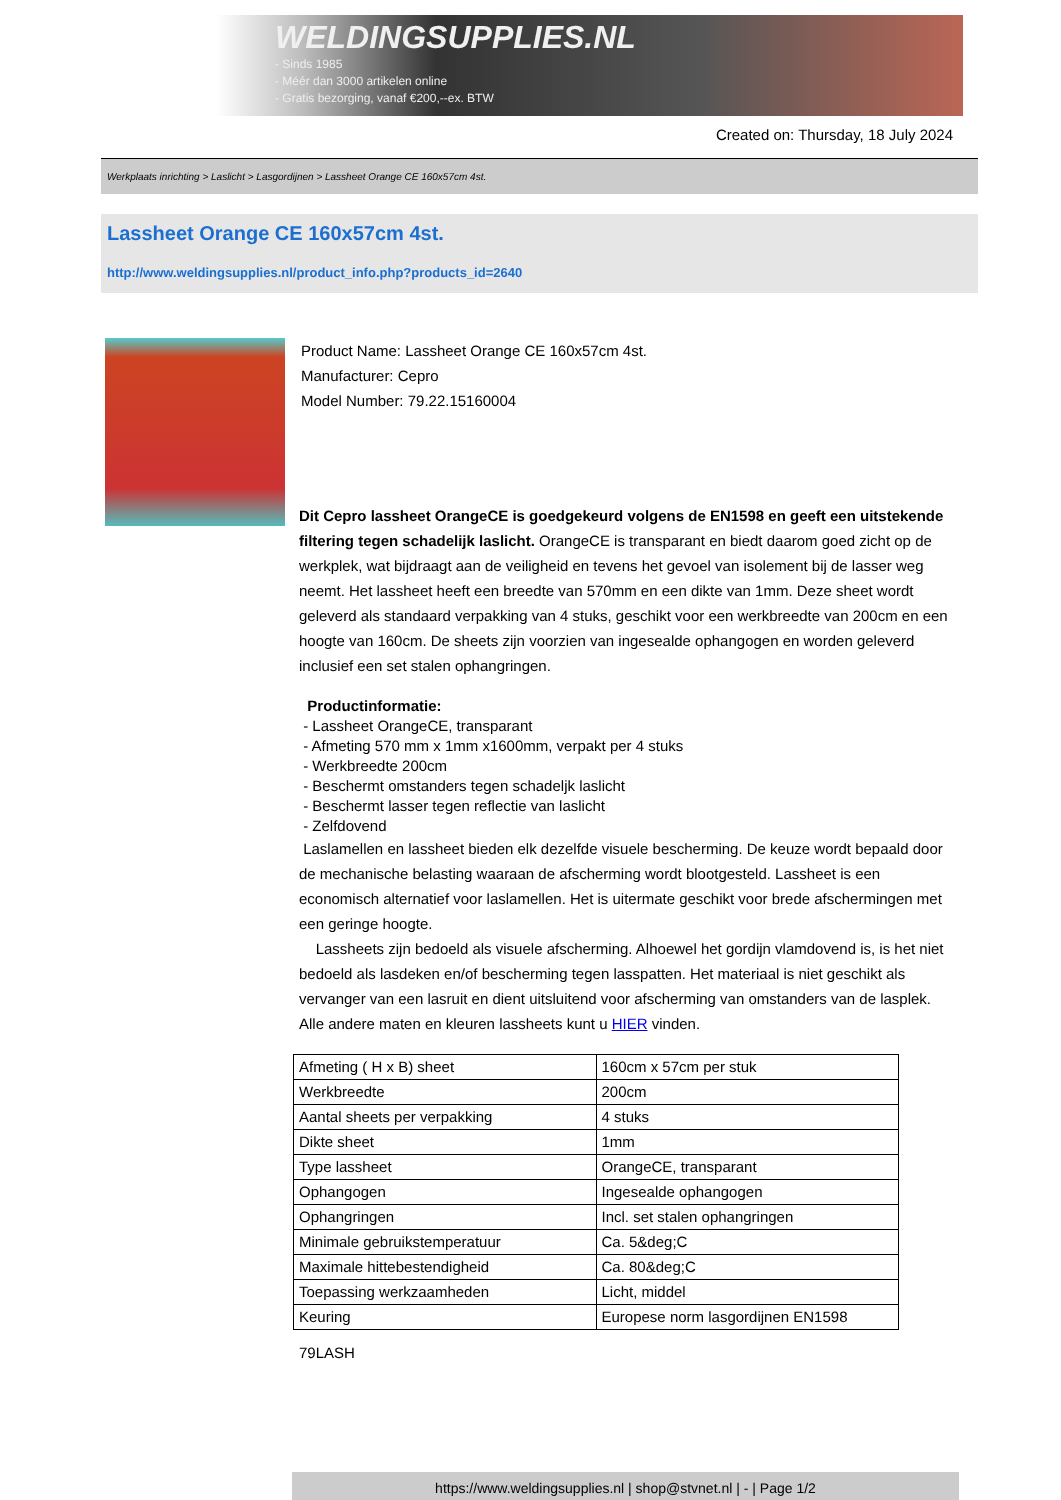WELDINGSUPPLIES.NL
- Sinds 1985
- Méér dan 3000 artikelen online
- Gratis bezorging, vanaf €200,--ex. BTW
Created on: Thursday, 18 July 2024
Werkplaats inrichting > Laslicht > Lasgordijnen > Lassheet Orange CE 160x57cm 4st.
Lassheet Orange CE 160x57cm 4st.
http://www.weldingsupplies.nl/product_info.php?products_id=2640
Product Name: Lassheet Orange CE 160x57cm 4st.
Manufacturer: Cepro
Model Number: 79.22.15160004
Dit Cepro lassheet OrangeCE is goedgekeurd volgens de EN1598 en geeft een uitstekende filtering tegen schadelijk laslicht. OrangeCE is transparant en biedt daarom goed zicht op de werkplek, wat bijdraagt aan de veiligheid en tevens het gevoel van isolement bij de lasser weg neemt. Het lassheet heeft een breedte van 570mm en een dikte van 1mm. Deze sheet wordt geleverd als standaard verpakking van 4 stuks, geschikt voor een werkbreedte van 200cm en een hoogte van 160cm. De sheets zijn voorzien van ingesealde ophangogen en worden geleverd inclusief een set stalen ophangringen.
Productinformatie:
- Lassheet OrangeCE, transparant
- Afmeting 570 mm x 1mm x1600mm, verpakt per 4 stuks
- Werkbreedte 200cm
- Beschermt omstanders tegen schadeljk laslicht
- Beschermt lasser tegen reflectie van laslicht
- Zelfdovend
Laslamellen en lassheet bieden elk dezelfde visuele bescherming. De keuze wordt bepaald door de mechanische belasting waaraan de afscherming wordt blootgesteld. Lassheet is een economisch alternatief voor laslamellen. Het is uitermate geschikt voor brede afschermingen met een geringe hoogte.
Lassheets zijn bedoeld als visuele afscherming. Alhoewel het gordijn vlamdovend is, is het niet bedoeld als lasdeken en/of bescherming tegen lasspatten. Het materiaal is niet geschikt als vervanger van een lasruit en dient uitsluitend voor afscherming van omstanders van de lasplek. Alle andere maten en kleuren lassheets kunt u HIER vinden.
| Afmeting ( H x B) sheet | 160cm x 57cm per stuk |
| Werkbreedte | 200cm |
| Aantal sheets per verpakking | 4 stuks |
| Dikte sheet | 1mm |
| Type lassheet | OrangeCE, transparant |
| Ophangogen | Ingesealde ophangogen |
| Ophangringen | Incl. set stalen ophangringen |
| Minimale gebruikstemperatuur | Ca. 5&deg;C |
| Maximale hittebestendigheid | Ca. 80&deg;C |
| Toepassing werkzaamheden | Licht, middel |
| Keuring | Europese norm lasgordijnen EN1598 |
79LASH
https://www.weldingsupplies.nl | shop@stvnet.nl | - | Page 1/2